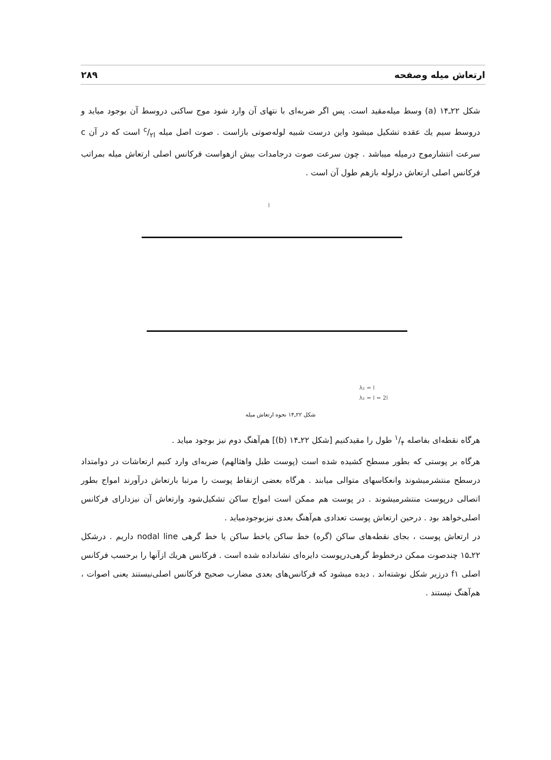ارتعاش میله وصفحه ۲۸۹
شکل ۲۲ـ۱۴ (a) وسط میله‌مقید است. پس اگر ضربه‌ای با نتهای آن وارد شود موج ساکنی دروسط آن بوجود میاید و دروسط سیم یك عقده تشکیل میشود واین درست شبیه لوله‌صوتی بازاست . صوت اصل میله c/۲l است که در آن c سرعت انتشارموج درمیله میباشد . چون سرعت صوت درجامدات بیش ازهواست فرکانس اصلی ارتعاش میله بمراتب فرکانس اصلی ارتعاش درلوله بازهم طول آن است .
l
λ₂ = l
λ₂ = l = 2l
شکل ۲۲ـ۱۴ نحوه ارتعاش میله
هرگاه نقطه‌ای بفاصله ۱/۴ طول را مقیدکنیم [شکل ۲۲ـ۱۴ (b)] هم‌آهنگ دوم نیز بوجود میاید .
هرگاه بر پوستی که بطور مسطح کشیده شده است (پوست طبل واهثالهم) ضربه‌ای وارد کنیم ارتعاشات در دوامتداد درسطح منتشرمیشوند وانعکاسهای متوالی میابند . هرگاه بعضی ازنقاط پوست را مرتبا بارتعاش درآورند امواج بطور اتصالی درپوست منتشرمیشوند . در پوست هم ممکن است امواج ساکن تشکیل‌شود وارتعاش آن نیزدارای فرکانس اصلی‌خواهد بود . درحین ارتعاش پوست تعدادی هم‌آهنگ بعدی نیزبوجودمیاید .
در ارتعاش پوست ، بجای نقطه‌های ساکن (گره) خط ساکن یاخط ساکن یا خط گرهی nodal line داریم . درشکل ۲۲ـ۱۵ چندصوت ممکن درخطوط گرهی‌درپوست دایره‌ای نشانداده شده است . فرکانس هریك ازآنها را برحسب فرکانس اصلی f۱ درزیر شکل نوشته‌اند . دیده میشود که فرکانس‌های بعدی مضارب صحیح فرکانس اصلی‌نیستند یعنی اصوات ، هم‌آهنگ نیستند .